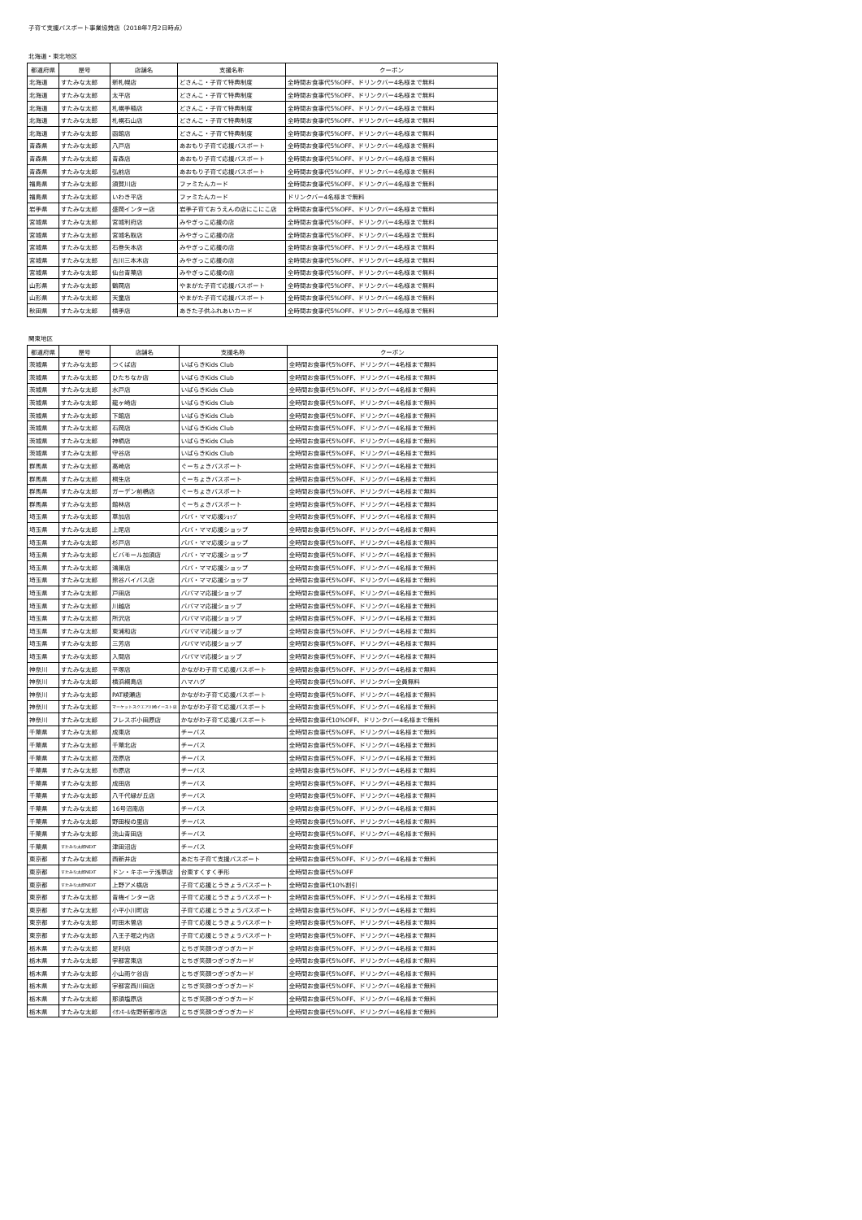子育て支援パスポート事業協賛店（2018年7月2日時点）
北海道・東北地区
| 都道府県 | 屋号 | 店舗名 | 支援名称 | クーポン |
| --- | --- | --- | --- | --- |
| 北海道 | すたみな太郎 | 新札幌店 | どさんこ・子育て特典制度 | 全時間お食事代5%OFF、ドリンクバー4名様まで無料 |
| 北海道 | すたみな太郎 | 太平店 | どさんこ・子育て特典制度 | 全時間お食事代5%OFF、ドリンクバー4名様まで無料 |
| 北海道 | すたみな太郎 | 札幌手稲店 | どさんこ・子育て特典制度 | 全時間お食事代5%OFF、ドリンクバー4名様まで無料 |
| 北海道 | すたみな太郎 | 札幌石山店 | どさんこ・子育て特典制度 | 全時間お食事代5%OFF、ドリンクバー4名様まで無料 |
| 北海道 | すたみな太郎 | 函館店 | どさんこ・子育て特典制度 | 全時間お食事代5%OFF、ドリンクバー4名様まで無料 |
| 青森県 | すたみな太郎 | 八戸店 | あおもり子育て応援パスポート | 全時間お食事代5%OFF、ドリンクバー4名様まで無料 |
| 青森県 | すたみな太郎 | 青森店 | あおもり子育て応援パスポート | 全時間お食事代5%OFF、ドリンクバー4名様まで無料 |
| 青森県 | すたみな太郎 | 弘前店 | あおもり子育て応援パスポート | 全時間お食事代5%OFF、ドリンクバー4名様まで無料 |
| 福島県 | すたみな太郎 | 須賀川店 | ファミたんカード | 全時間お食事代5%OFF、ドリンクバー4名様まで無料 |
| 福島県 | すたみな太郎 | いわき平店 | ファミたんカード | ドリンクバー4名様まで無料 |
| 岩手県 | すたみな太郎 | 盛岡インター店 | 岩手子育ておうえんの店にこにこ店 | 全時間お食事代5%OFF、ドリンクバー4名様まで無料 |
| 宮城県 | すたみな太郎 | 宮城利府店 | みやぎっこ応援の店 | 全時間お食事代5%OFF、ドリンクバー4名様まで無料 |
| 宮城県 | すたみな太郎 | 宮城名取店 | みやぎっこ応援の店 | 全時間お食事代5%OFF、ドリンクバー4名様まで無料 |
| 宮城県 | すたみな太郎 | 石巻矢本店 | みやぎっこ応援の店 | 全時間お食事代5%OFF、ドリンクバー4名様まで無料 |
| 宮城県 | すたみな太郎 | 古川三本木店 | みやぎっこ応援の店 | 全時間お食事代5%OFF、ドリンクバー4名様まで無料 |
| 宮城県 | すたみな太郎 | 仙台青葉店 | みやぎっこ応援の店 | 全時間お食事代5%OFF、ドリンクバー4名様まで無料 |
| 山形県 | すたみな太郎 | 鶴岡店 | やまがた子育て応援パスポート | 全時間お食事代5%OFF、ドリンクバー4名様まで無料 |
| 山形県 | すたみな太郎 | 天童店 | やまがた子育て応援パスポート | 全時間お食事代5%OFF、ドリンクバー4名様まで無料 |
| 秋田県 | すたみな太郎 | 横手店 | あきた子供ふれあいカード | 全時間お食事代5%OFF、ドリンクバー4名様まで無料 |
関東地区
| 都道府県 | 屋号 | 店舗名 | 支援名称 | クーポン |
| --- | --- | --- | --- | --- |
| 茨城県 | すたみな太郎 | つくば店 | いばらきKids Club | 全時間お食事代5%OFF、ドリンクバー4名様まで無料 |
| 茨城県 | すたみな太郎 | ひたちなか店 | いばらきKids Club | 全時間お食事代5%OFF、ドリンクバー4名様まで無料 |
| 茨城県 | すたみな太郎 | 水戸店 | いばらきKids Club | 全時間お食事代5%OFF、ドリンクバー4名様まで無料 |
| 茨城県 | すたみな太郎 | 龍ヶ崎店 | いばらきKids Club | 全時間お食事代5%OFF、ドリンクバー4名様まで無料 |
| 茨城県 | すたみな太郎 | 下館店 | いばらきKids Club | 全時間お食事代5%OFF、ドリンクバー4名様まで無料 |
| 茨城県 | すたみな太郎 | 石岡店 | いばらきKids Club | 全時間お食事代5%OFF、ドリンクバー4名様まで無料 |
| 茨城県 | すたみな太郎 | 神栖店 | いばらきKids Club | 全時間お食事代5%OFF、ドリンクバー4名様まで無料 |
| 茨城県 | すたみな太郎 | 守谷店 | いばらきKids Club | 全時間お食事代5%OFF、ドリンクバー4名様まで無料 |
| 群馬県 | すたみな太郎 | 高崎店 | ぐーちょきパスポート | 全時間お食事代5%OFF、ドリンクバー4名様まで無料 |
| 群馬県 | すたみな太郎 | 桐生店 | ぐーちょきパスポート | 全時間お食事代5%OFF、ドリンクバー4名様まで無料 |
| 群馬県 | すたみな太郎 | ガーデン前橋店 | ぐーちょきパスポート | 全時間お食事代5%OFF、ドリンクバー4名様まで無料 |
| 群馬県 | すたみな太郎 | 館林店 | ぐーちょきパスポート | 全時間お食事代5%OFF、ドリンクバー4名様まで無料 |
| 埼玉県 | すたみな太郎 | 草加店 | パパ・ママ応援ｼｮｯﾌﾟ | 全時間お食事代5%OFF、ドリンクバー4名様まで無料 |
| 埼玉県 | すたみな太郎 | 上尾店 | パパ・ママ応援ショップ | 全時間お食事代5%OFF、ドリンクバー4名様まで無料 |
| 埼玉県 | すたみな太郎 | 杉戸店 | パパ・ママ応援ショップ | 全時間お食事代5%OFF、ドリンクバー4名様まで無料 |
| 埼玉県 | すたみな太郎 | ビバモール加須店 | パパ・ママ応援ショップ | 全時間お食事代5%OFF、ドリンクバー4名様まで無料 |
| 埼玉県 | すたみな太郎 | 鴻巣店 | パパ・ママ応援ショップ | 全時間お食事代5%OFF、ドリンクバー4名様まで無料 |
| 埼玉県 | すたみな太郎 | 熊谷バイパス店 | パパ・ママ応援ショップ | 全時間お食事代5%OFF、ドリンクバー4名様まで無料 |
| 埼玉県 | すたみな太郎 | 戸田店 | パパママ応援ショップ | 全時間お食事代5%OFF、ドリンクバー4名様まで無料 |
| 埼玉県 | すたみな太郎 | 川越店 | パパママ応援ショップ | 全時間お食事代5%OFF、ドリンクバー4名様まで無料 |
| 埼玉県 | すたみな太郎 | 所沢店 | パパママ応援ショップ | 全時間お食事代5%OFF、ドリンクバー4名様まで無料 |
| 埼玉県 | すたみな太郎 | 東浦和店 | パパママ応援ショップ | 全時間お食事代5%OFF、ドリンクバー4名様まで無料 |
| 埼玉県 | すたみな太郎 | 三芳店 | パパママ応援ショップ | 全時間お食事代5%OFF、ドリンクバー4名様まで無料 |
| 埼玉県 | すたみな太郎 | 入間店 | パパママ応援ショップ | 全時間お食事代5%OFF、ドリンクバー4名様まで無料 |
| 神奈川 | すたみな太郎 | 平塚店 | かながわ子育て応援パスポート | 全時間お食事代5%OFF、ドリンクバー4名様まで無料 |
| 神奈川 | すたみな太郎 | 横浜綱島店 | ハマハグ | 全時間お食事代5%OFF、ドリンクバー全員無料 |
| 神奈川 | すたみな太郎 | PAT綾瀬店 | かながわ子育て応援パスポート | 全時間お食事代5%OFF、ドリンクバー4名様まで無料 |
| 神奈川 | すたみな太郎 | マーケットスクエア川崎イースト店 | かながわ子育て応援パスポート | 全時間お食事代5%OFF、ドリンクバー4名様まで無料 |
| 神奈川 | すたみな太郎 | フレスポ小田原店 | かながわ子育て応援パスポート | 全時間お食事代10%OFF、ドリンクバー4名様まで無料 |
| 千葉県 | すたみな太郎 | 成東店 | チーパス | 全時間お食事代5%OFF、ドリンクバー4名様まで無料 |
| 千葉県 | すたみな太郎 | 千葉北店 | チーパス | 全時間お食事代5%OFF、ドリンクバー4名様まで無料 |
| 千葉県 | すたみな太郎 | 茂原店 | チーパス | 全時間お食事代5%OFF、ドリンクバー4名様まで無料 |
| 千葉県 | すたみな太郎 | 市原店 | チーパス | 全時間お食事代5%OFF、ドリンクバー4名様まで無料 |
| 千葉県 | すたみな太郎 | 成田店 | チーパス | 全時間お食事代5%OFF、ドリンクバー4名様まで無料 |
| 千葉県 | すたみな太郎 | 八千代緑が丘店 | チーパス | 全時間お食事代5%OFF、ドリンクバー4名様まで無料 |
| 千葉県 | すたみな太郎 | 16号沼南店 | チーパス | 全時間お食事代5%OFF、ドリンクバー4名様まで無料 |
| 千葉県 | すたみな太郎 | 野田桜の里店 | チーパス | 全時間お食事代5%OFF、ドリンクバー4名様まで無料 |
| 千葉県 | すたみな太郎 | 流山青田店 | チーパス | 全時間お食事代5%OFF、ドリンクバー4名様まで無料 |
| 千葉県 | すたみな太郎NEXT | 津田沼店 | チーパス | 全時間お食事代5%OFF |
| 東京都 | すたみな太郎 | 西新井店 | あだち子育て支援パスポート | 全時間お食事代5%OFF、ドリンクバー4名様まで無料 |
| 東京都 | すたみな太郎NEXT | ドン・キホーテ浅草店 | 台東すくすく手形 | 全時間お食事代5%OFF |
| 東京都 | すたみな太郎NEXT | 上野アメ横店 | 子育て応援とうきょうパスポート | 全時間お食事代10%割引 |
| 東京都 | すたみな太郎 | 青梅インター店 | 子育て応援とうきょうパスポート | 全時間お食事代5%OFF、ドリンクバー4名様まで無料 |
| 東京都 | すたみな太郎 | 小平小川町店 | 子育て応援とうきょうパスポート | 全時間お食事代5%OFF、ドリンクバー4名様まで無料 |
| 東京都 | すたみな太郎 | 町田木曽店 | 子育て応援とうきょうパスポート | 全時間お食事代5%OFF、ドリンクバー4名様まで無料 |
| 東京都 | すたみな太郎 | 八王子堀之内店 | 子育て応援とうきょうパスポート | 全時間お食事代5%OFF、ドリンクバー4名様まで無料 |
| 栃木県 | すたみな太郎 | 足利店 | とちぎ笑顔つぎつぎカード | 全時間お食事代5%OFF、ドリンクバー4名様まで無料 |
| 栃木県 | すたみな太郎 | 宇都宮東店 | とちぎ笑顔つぎつぎカード | 全時間お食事代5%OFF、ドリンクバー4名様まで無料 |
| 栃木県 | すたみな太郎 | 小山雨ケ谷店 | とちぎ笑顔つぎつぎカード | 全時間お食事代5%OFF、ドリンクバー4名様まで無料 |
| 栃木県 | すたみな太郎 | 宇都宮西川田店 | とちぎ笑顔つぎつぎカード | 全時間お食事代5%OFF、ドリンクバー4名様まで無料 |
| 栃木県 | すたみな太郎 | 那須塩原店 | とちぎ笑顔つぎつぎカード | 全時間お食事代5%OFF、ドリンクバー4名様まで無料 |
| 栃木県 | すたみな太郎 | ｲｵﾝﾓｰﾙ佐野新都市店 | とちぎ笑顔つぎつぎカード | 全時間お食事代5%OFF、ドリンクバー4名様まで無料 |